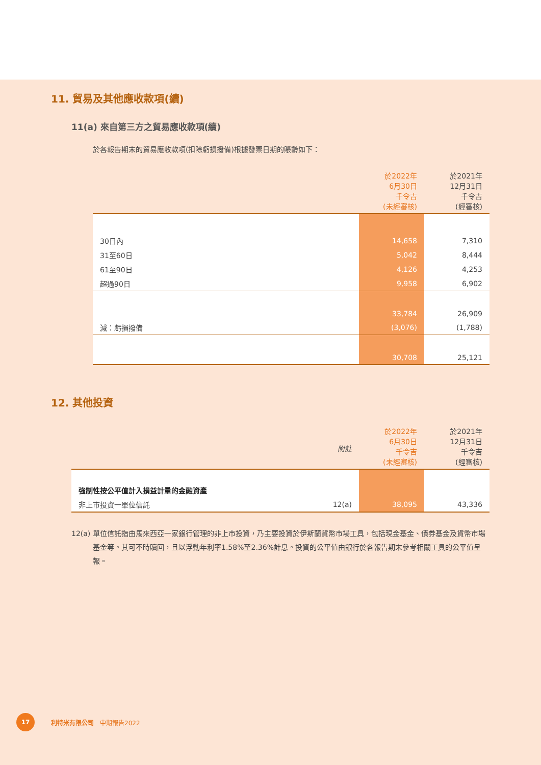11. 貿易及其他應收款項(續)
11(a) 來自第三方之貿易應收款項(續)
於各報告期末的貿易應收款項(扣除虧損撥備)根據發票日期的賬齡如下：
| | 於2022年 6月30日 千令吉 (未經審核) | 於2021年 12月31日 千令吉 (經審核) |
| --- | --- | --- |
| 30日內 | 14,658 | 7,310 |
| 31至60日 | 5,042 | 8,444 |
| 61至90日 | 4,126 | 4,253 |
| 超過90日 | 9,958 | 6,902 |
| | 33,784 | 26,909 |
| 減：虧損撥備 | (3,076) | (1,788) |
| | 30,708 | 25,121 |
12. 其他投資
| | 附註 | 於2022年 6月30日 千令吉 (未經審核) | 於2021年 12月31日 千令吉 (經審核) |
| --- | --- | --- | --- |
| 強制性按公平值計入損益計量的金融資產 | | | |
| 非上市投資一單位信託 | 12(a) | 38,095 | 43,336 |
12(a) 單位信託指由馬來西亞一家銀行管理的非上市投資，乃主要投資於伊斯蘭貨幣市場工具，包括現金基金、債券基金及貨幣市場基金等。其可不時贖回，且以浮動年利率1.58%至2.36%計息。投資的公平值由銀行於各報告期末參考相關工具的公平值呈報。
17
利特米有限公司　中期報告2022